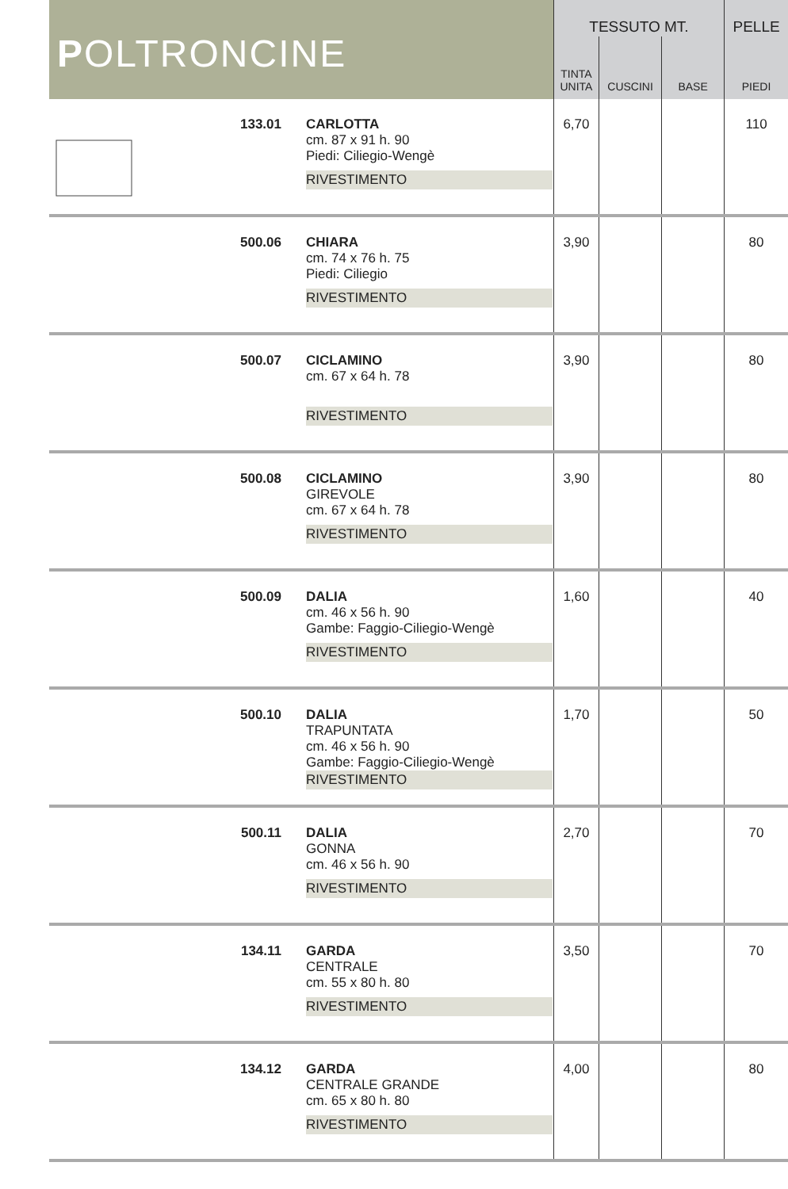| P OLTRONCINE | | | TESSUTO MT. | | | PELLE |
| --- | --- | --- | --- | --- | --- | --- |
| | | | TINTA UNITA | CUSCINI | BASE | PIEDI |
| | 133.01 | CARLOTTA cm. 87 x 91 h. 90 Piedi: Ciliegio-Wengè RIVESTIMENTO | 6,70 | | | 110 |
| | 500.06 | CHIARA cm. 74 x 76 h. 75 Piedi: Ciliegio RIVESTIMENTO | 3,90 | | | 80 |
| | 500.07 | CICLAMINO cm. 67 x 64 h. 78 RIVESTIMENTO | 3,90 | | | 80 |
| | 500.08 | CICLAMINO GIREVOLE cm. 67 x 64 h. 78 RIVESTIMENTO | 3,90 | | | 80 |
| | 500.09 | DALIA cm. 46 x 56 h. 90 Gambe: Faggio-Ciliegio-Wengè RIVESTIMENTO | 1,60 | | | 40 |
| | 500.10 | DALIA TRAPUNTATA cm. 46 x 56 h. 90 Gambe: Faggio-Ciliegio-Wengè RIVESTIMENTO | 1,70 | | | 50 |
| | 500.11 | DALIA GONNA cm. 46 x 56 h. 90 RIVESTIMENTO | 2,70 | | | 70 |
| | 134.11 | GARDA CENTRALE cm. 55 x 80 h. 80 RIVESTIMENTO | 3,50 | | | 70 |
| | 134.12 | GARDA CENTRALE GRANDE cm. 65 x 80 h. 80 RIVESTIMENTO | 4,00 | | | 80 |